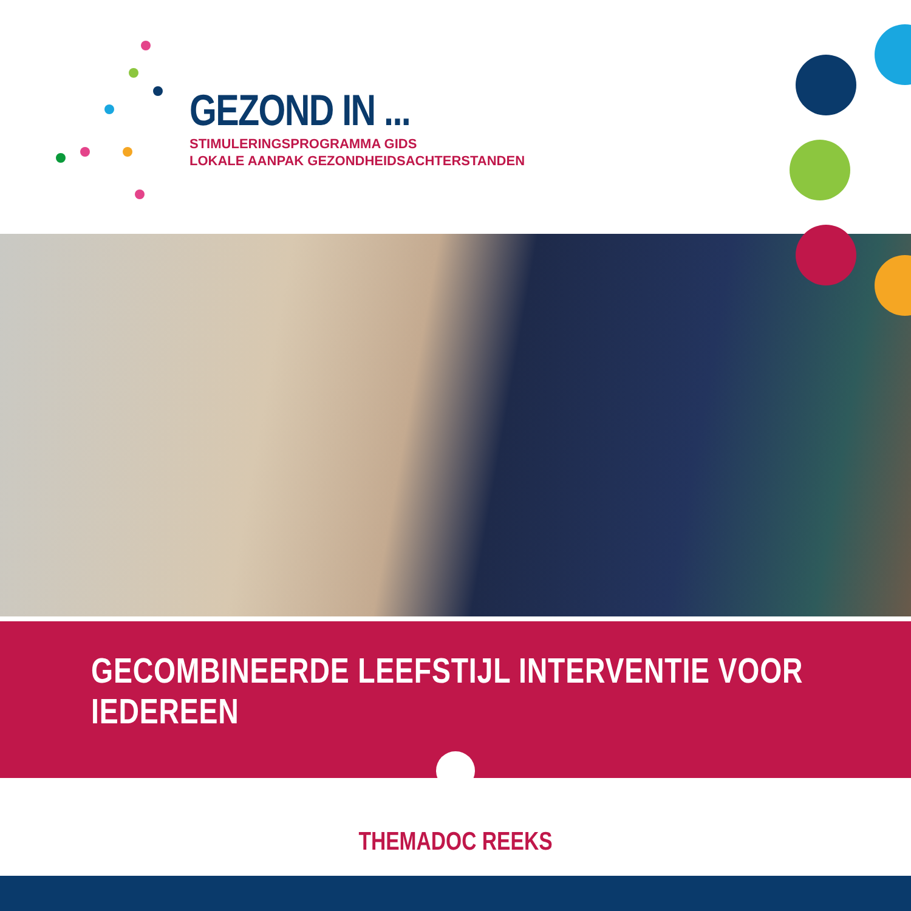GEZOND IN ...
STIMULERINGSPROGRAMMA GIDS
LOKALE AANPAK GEZONDHEIDSACHTERSTANDEN
GECOMBINEERDE LEEFSTIJL INTERVENTIE VOOR IEDEREEN
THEMADOC REEKS